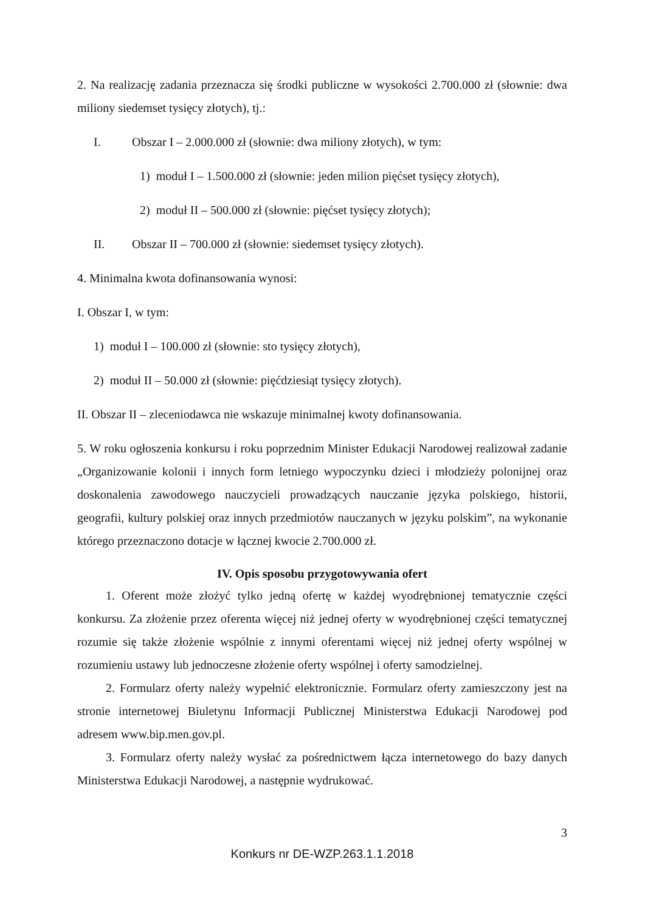2. Na realizację zadania przeznacza się środki publiczne w wysokości 2.700.000 zł (słownie: dwa miliony siedemset tysięcy złotych), tj.:
I. Obszar I – 2.000.000 zł (słownie: dwa miliony złotych), w tym:
1) moduł I – 1.500.000 zł (słownie: jeden milion pięćset tysięcy złotych),
2) moduł II – 500.000 zł (słownie: pięćset tysięcy złotych);
II. Obszar II – 700.000 zł (słownie: siedemset tysięcy złotych).
4. Minimalna kwota dofinansowania wynosi:
I. Obszar I, w tym:
1) moduł I – 100.000 zł (słownie: sto tysięcy złotych),
2) moduł II – 50.000 zł (słownie: pięćdziesiąt tysięcy złotych).
II. Obszar II – zleceniodawca nie wskazuje minimalnej kwoty dofinansowania.
5. W roku ogłoszenia konkursu i roku poprzednim Minister Edukacji Narodowej realizował zadanie „Organizowanie kolonii i innych form letniego wypoczynku dzieci i młodzieży polonijnej oraz doskonalenia zawodowego nauczycieli prowadzących nauczanie języka polskiego, historii, geografii, kultury polskiej oraz innych przedmiotów nauczanych w języku polskim”, na wykonanie którego przeznaczono dotacje w łącznej kwocie 2.700.000 zł.
IV. Opis sposobu przygotowywania ofert
1. Oferent może złożyć tylko jedną ofertę w każdej wyodrębnionej tematycznie części konkursu. Za złożenie przez oferenta więcej niż jednej oferty w wyodrębnionej części tematycznej rozumie się także złożenie wspólnie z innymi oferentami więcej niż jednej oferty wspólnej w rozumieniu ustawy lub jednoczesne złożenie oferty wspólnej i oferty samodzielnej.
2. Formularz oferty należy wypełnić elektronicznie. Formularz oferty zamieszczony jest na stronie internetowej Biuletynu Informacji Publicznej Ministerstwa Edukacji Narodowej pod adresem www.bip.men.gov.pl.
3. Formularz oferty należy wysłać za pośrednictwem łącza internetowego do bazy danych Ministerstwa Edukacji Narodowej, a następnie wydrukować.
3
Konkurs nr DE-WZP.263.1.1.2018